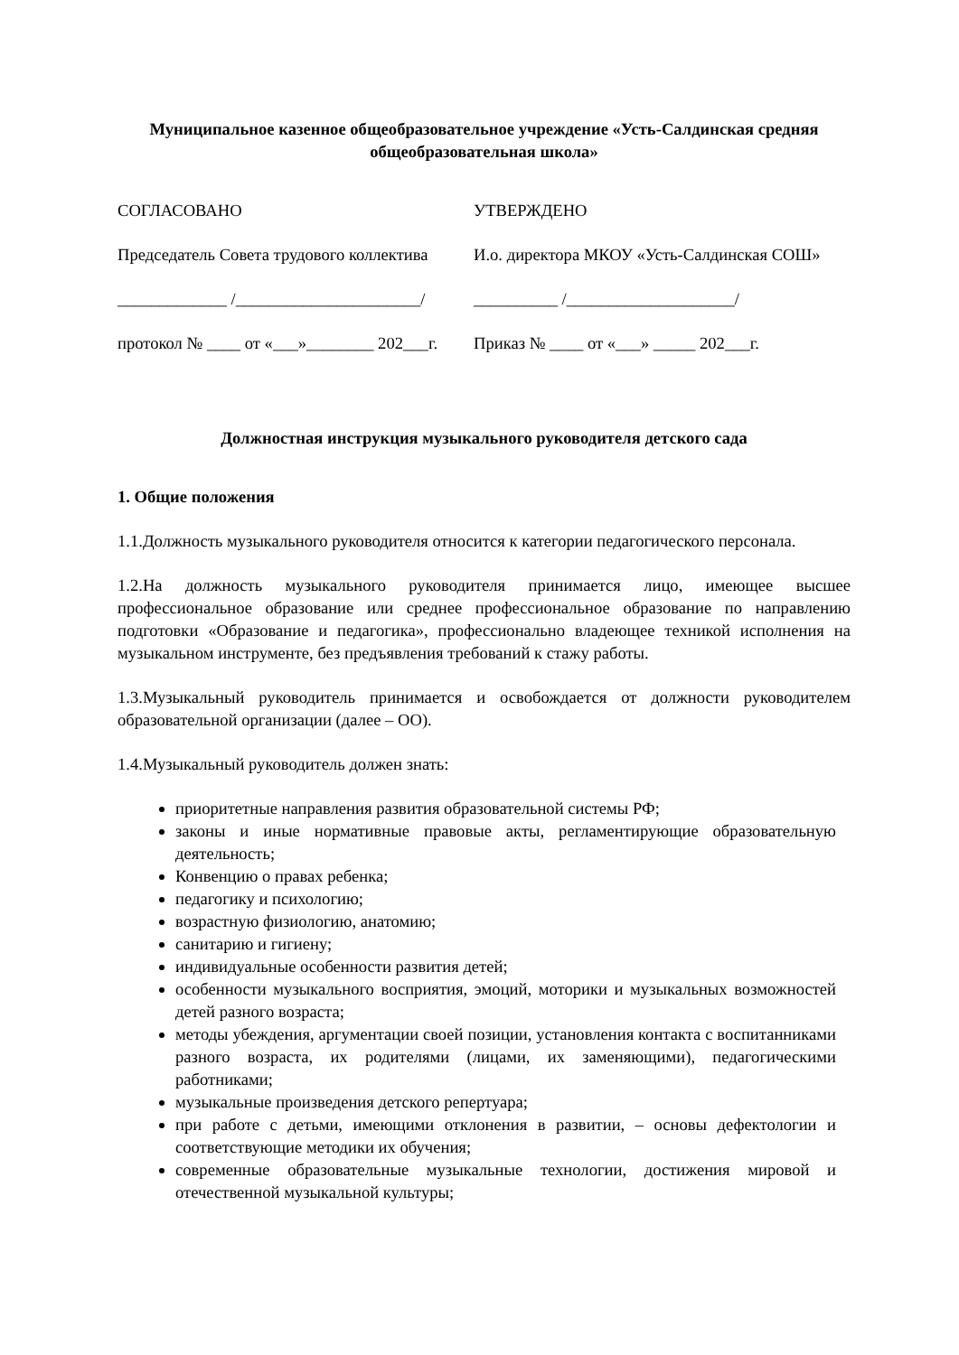Муниципальное казенное общеобразовательное учреждение «Усть-Салдинская средняя общеобразовательная школа»
СОГЛАСОВАНО УТВЕРЖДЕНО
Председатель Совета трудового коллектива И.о. директора МКОУ «Усть-Салдинская СОШ»
_____________ /______________________/ __________ /____________________/
протокол № ____ от «___»________ 202___г. Приказ № ____ от «___» _____ 202___г.
Должностная инструкция музыкального руководителя детского сада
1. Общие положения
1.1.Должность музыкального руководителя относится к категории педагогического персонала.
1.2.На должность музыкального руководителя принимается лицо, имеющее высшее профессиональное образование или среднее профессиональное образование по направлению подготовки «Образование и педагогика», профессионально владеющее техникой исполнения на музыкальном инструменте, без предъявления требований к стажу работы.
1.3.Музыкальный руководитель принимается и освобождается от должности руководителем образовательной организации (далее – ОО).
1.4.Музыкальный руководитель должен знать:
приоритетные направления развития образовательной системы РФ;
законы и иные нормативные правовые акты, регламентирующие образовательную деятельность;
Конвенцию о правах ребенка;
педагогику и психологию;
возрастную физиологию, анатомию;
санитарию и гигиену;
индивидуальные особенности развития детей;
особенности музыкального восприятия, эмоций, моторики и музыкальных возможностей детей разного возраста;
методы убеждения, аргументации своей позиции, установления контакта с воспитанниками разного возраста, их родителями (лицами, их заменяющими), педагогическими работниками;
музыкальные произведения детского репертуара;
при работе с детьми, имеющими отклонения в развитии, – основы дефектологии и соответствующие методики их обучения;
современные образовательные музыкальные технологии, достижения мировой и отечественной музыкальной культуры;